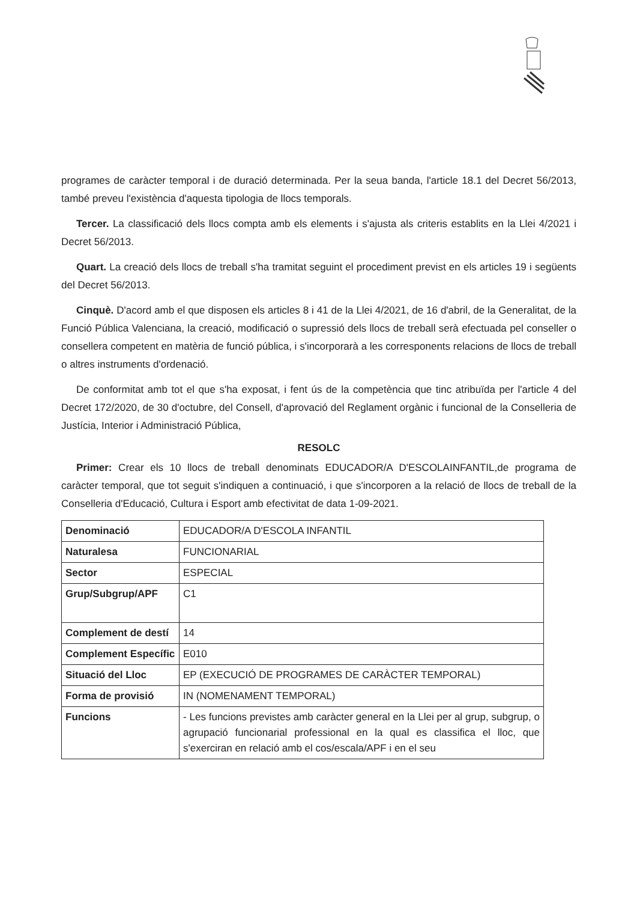programes de caràcter temporal i de duració determinada. Per la seua banda, l'article 18.1 del Decret 56/2013, també preveu l'existència d'aquesta tipologia de llocs temporals.
Tercer. La classificació dels llocs compta amb els elements i s'ajusta als criteris establits en la Llei 4/2021 i Decret 56/2013.
Quart. La creació dels llocs de treball s'ha tramitat seguint el procediment previst en els articles 19 i següents del Decret 56/2013.
Cinquè. D'acord amb el que disposen els articles 8 i 41 de la Llei 4/2021, de 16 d'abril, de la Generalitat, de la Funció Pública Valenciana, la creació, modificació o supressió dels llocs de treball serà efectuada pel conseller o consellera competent en matèria de funció pública, i s'incorporarà a les corresponents relacions de llocs de treball o altres instruments d'ordenació.
De conformitat amb tot el que s'ha exposat, i fent ús de la competència que tinc atribuïda per l'article 4 del Decret 172/2020, de 30 d'octubre, del Consell, d'aprovació del Reglament orgànic i funcional de la Conselleria de Justícia, Interior i Administració Pública,
RESOLC
Primer: Crear els 10 llocs de treball denominats EDUCADOR/A D'ESCOLAINFANTIL,de programa de caràcter temporal, que tot seguit s'indiquen a continuació, i que s'incorporen a la relació de llocs de treball de la Conselleria d'Educació, Cultura i Esport amb efectivitat de data 1-09-2021.
| Denominació | EDUCADOR/A D'ESCOLA INFANTIL |
| Naturalesa | FUNCIONARIAL |
| Sector | ESPECIAL |
| Grup/Subgrup/APF | C1 |
| Complement de destí | 14 |
| Complement Específic | E010 |
| Situació del Lloc | EP (EXECUCIÓ DE PROGRAMES DE CARÀCTER TEMPORAL) |
| Forma de provisió | IN (NOMENAMENT TEMPORAL) |
| Funcions | - Les funcions previstes amb caràcter general en la Llei per al grup, subgrup, o agrupació funcionarial professional en la qual es classifica el lloc, que s'exerciran en relació amb el cos/escala/APF i en el seu |